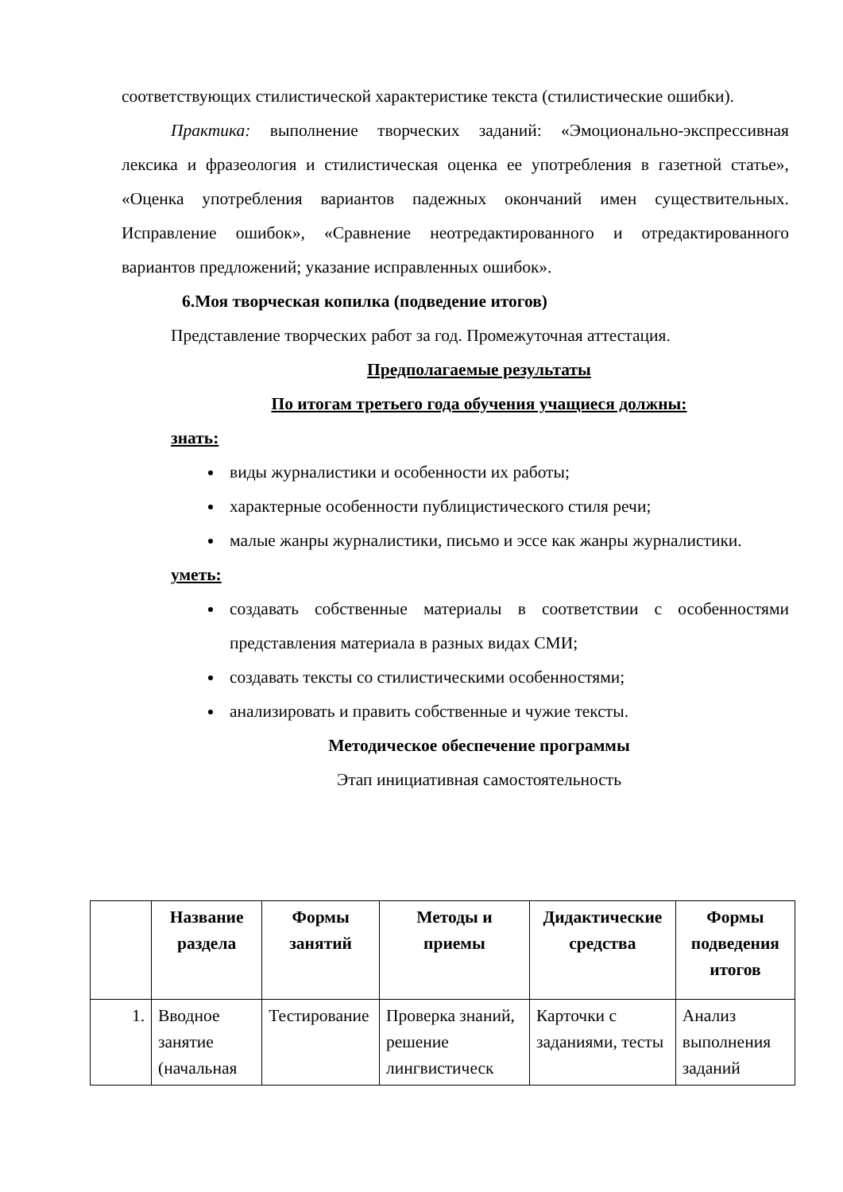соответствующих стилистической характеристике текста (стилистические ошибки).
Практика: выполнение творческих заданий: «Эмоционально-экспрессивная лексика и фразеология и стилистическая оценка ее употребления в газетной статье», «Оценка употребления вариантов падежных окончаний имен существительных. Исправление ошибок», «Сравнение неотредактированного и отредактированного вариантов предложений; указание исправленных ошибок».
6.Моя творческая копилка (подведение итогов)
Представление творческих работ за год. Промежуточная аттестация.
Предполагаемые результаты
По итогам третьего года обучения учащиеся должны:
знать:
виды журналистики и особенности их работы;
характерные особенности публицистического стиля речи;
малые жанры журналистики, письмо и эссе как жанры журналистики.
уметь:
создавать собственные материалы в соответствии с особенностями представления материала в разных видах СМИ;
создавать тексты со стилистическими особенностями;
анализировать и править собственные и чужие тексты.
Методическое обеспечение программы
Этап инициативная самостоятельность
| | Название раздела | Формы занятий | Методы и приемы | Дидактические средства | Формы подведения итогов |
| --- | --- | --- | --- | --- | --- |
| 1. | Вводное занятие (начальная | Тестирование | Проверка знаний, решение лингвистическ | Карточки с заданиями, тесты | Анализ выполнения заданий |